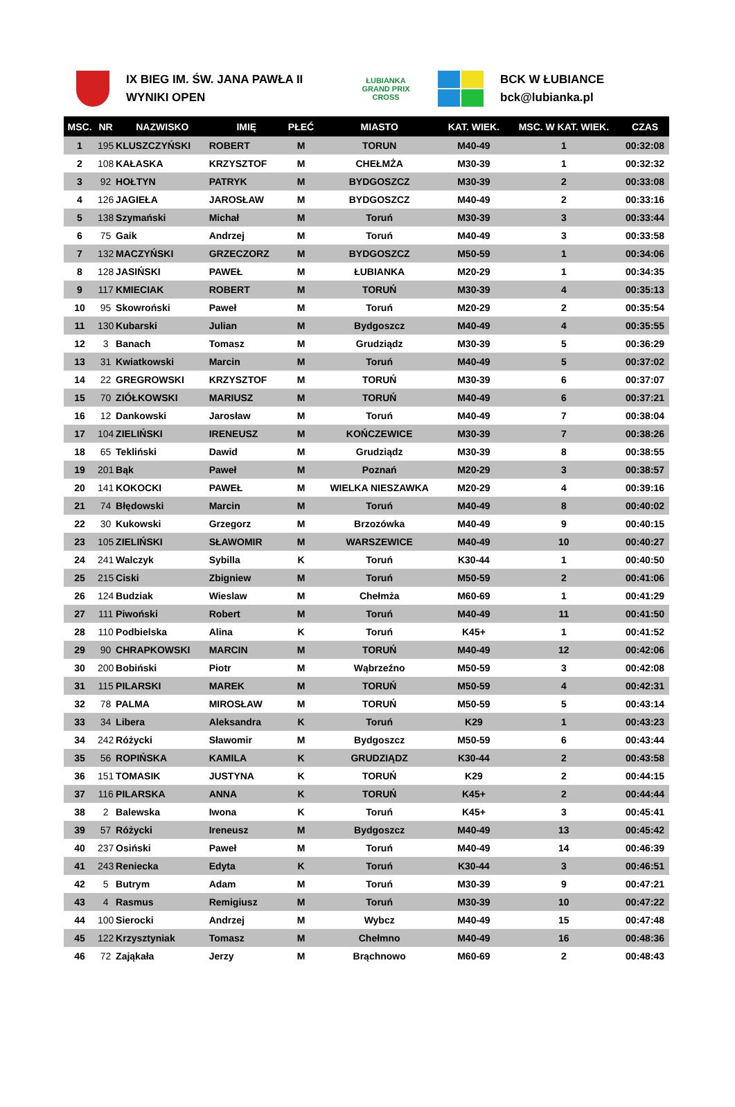IX BIEG IM. ŚW. JANA PAWŁA II
WYNIKI OPEN
ŁUBIANKA
GRAND PRIX CROSS
BCK W ŁUBIANCE
bck@lubianka.pl
| MSC. | NR | NAZWISKO | IMIĘ | PŁEĆ | MIASTO | KAT. WIEK. | MSC. W KAT. WIEK. | CZAS |
| --- | --- | --- | --- | --- | --- | --- | --- | --- |
| 1 | 195 | KLUSZCZYŃSKI | ROBERT | M | TORUN | M40-49 | 1 | 00:32:08 |
| 2 | 108 | KAŁASKA | KRZYSZTOF | M | CHEŁMŻA | M30-39 | 1 | 00:32:32 |
| 3 | 92 | HOŁTYN | PATRYK | M | BYDGOSZCZ | M30-39 | 2 | 00:33:08 |
| 4 | 126 | JAGIEŁA | JAROSŁAW | M | BYDGOSZCZ | M40-49 | 2 | 00:33:16 |
| 5 | 138 | Szymański | Michał | M | Toruń | M30-39 | 3 | 00:33:44 |
| 6 | 75 | Gaik | Andrzej | M | Toruń | M40-49 | 3 | 00:33:58 |
| 7 | 132 | MACZYŃSKI | GRZECZORZ | M | BYDGOSZCZ | M50-59 | 1 | 00:34:06 |
| 8 | 128 | JASIŃSKI | PAWEŁ | M | ŁUBIANKA | M20-29 | 1 | 00:34:35 |
| 9 | 117 | KMIECIAK | ROBERT | M | TORUŃ | M30-39 | 4 | 00:35:13 |
| 10 | 95 | Skowroński | Paweł | M | Toruń | M20-29 | 2 | 00:35:54 |
| 11 | 130 | Kubarski | Julian | M | Bydgoszcz | M40-49 | 4 | 00:35:55 |
| 12 | 3 | Banach | Tomasz | M | Grudziądz | M30-39 | 5 | 00:36:29 |
| 13 | 31 | Kwiatkowski | Marcin | M | Toruń | M40-49 | 5 | 00:37:02 |
| 14 | 22 | GREGROWSKI | KRZYSZTOF | M | TORUŃ | M30-39 | 6 | 00:37:07 |
| 15 | 70 | ZIÓŁKOWSKI | MARIUSZ | M | TORUŃ | M40-49 | 6 | 00:37:21 |
| 16 | 12 | Dankowski | Jarosław | M | Toruń | M40-49 | 7 | 00:38:04 |
| 17 | 104 | ZIELIŃSKI | IRENEUSZ | M | KOŃCZEWICE | M30-39 | 7 | 00:38:26 |
| 18 | 65 | Tekliński | Dawid | M | Grudziądz | M30-39 | 8 | 00:38:55 |
| 19 | 201 | Bąk | Paweł | M | Poznań | M20-29 | 3 | 00:38:57 |
| 20 | 141 | KOKOCKI | PAWEŁ | M | WIELKA NIESZAWKA | M20-29 | 4 | 00:39:16 |
| 21 | 74 | Błędowski | Marcin | M | Toruń | M40-49 | 8 | 00:40:02 |
| 22 | 30 | Kukowski | Grzegorz | M | Brzozówka | M40-49 | 9 | 00:40:15 |
| 23 | 105 | ZIELIŃSKI | SŁAWOMIR | M | WARSZEWICE | M40-49 | 10 | 00:40:27 |
| 24 | 241 | Walczyk | Sybilla | K | Toruń | K30-44 | 1 | 00:40:50 |
| 25 | 215 | Ciski | Zbigniew | M | Toruń | M50-59 | 2 | 00:41:06 |
| 26 | 124 | Budziak | Wieslaw | M | Chełmża | M60-69 | 1 | 00:41:29 |
| 27 | 111 | Piwoński | Robert | M | Toruń | M40-49 | 11 | 00:41:50 |
| 28 | 110 | Podbielska | Alina | K | Toruń | K45+ | 1 | 00:41:52 |
| 29 | 90 | CHRAPKOWSKI | MARCIN | M | TORUŃ | M40-49 | 12 | 00:42:06 |
| 30 | 200 | Bobiński | Piotr | M | Wąbrzeźno | M50-59 | 3 | 00:42:08 |
| 31 | 115 | PILARSKI | MAREK | M | TORUŃ | M50-59 | 4 | 00:42:31 |
| 32 | 78 | PALMA | MIROSŁAW | M | TORUŃ | M50-59 | 5 | 00:43:14 |
| 33 | 34 | Libera | Aleksandra | K | Toruń | K29 | 1 | 00:43:23 |
| 34 | 242 | Różycki | Sławomir | M | Bydgoszcz | M50-59 | 6 | 00:43:44 |
| 35 | 56 | ROPIŃSKA | KAMILA | K | GRUDZIĄDZ | K30-44 | 2 | 00:43:58 |
| 36 | 151 | TOMASIK | JUSTYNA | K | TORUŃ | K29 | 2 | 00:44:15 |
| 37 | 116 | PILARSKA | ANNA | K | TORUŃ | K45+ | 2 | 00:44:44 |
| 38 | 2 | Balewska | Iwona | K | Toruń | K45+ | 3 | 00:45:41 |
| 39 | 57 | Różycki | Ireneusz | M | Bydgoszcz | M40-49 | 13 | 00:45:42 |
| 40 | 237 | Osiński | Paweł | M | Toruń | M40-49 | 14 | 00:46:39 |
| 41 | 243 | Reniecka | Edyta | K | Toruń | K30-44 | 3 | 00:46:51 |
| 42 | 5 | Butrym | Adam | M | Toruń | M30-39 | 9 | 00:47:21 |
| 43 | 4 | Rasmus | Remigiusz | M | Toruń | M30-39 | 10 | 00:47:22 |
| 44 | 100 | Sierocki | Andrzej | M | Wybcz | M40-49 | 15 | 00:47:48 |
| 45 | 122 | Krzysztyniak | Tomasz | M | Chełmno | M40-49 | 16 | 00:48:36 |
| 46 | 72 | Zająkała | Jerzy | M | Brąchnowo | M60-69 | 2 | 00:48:43 |